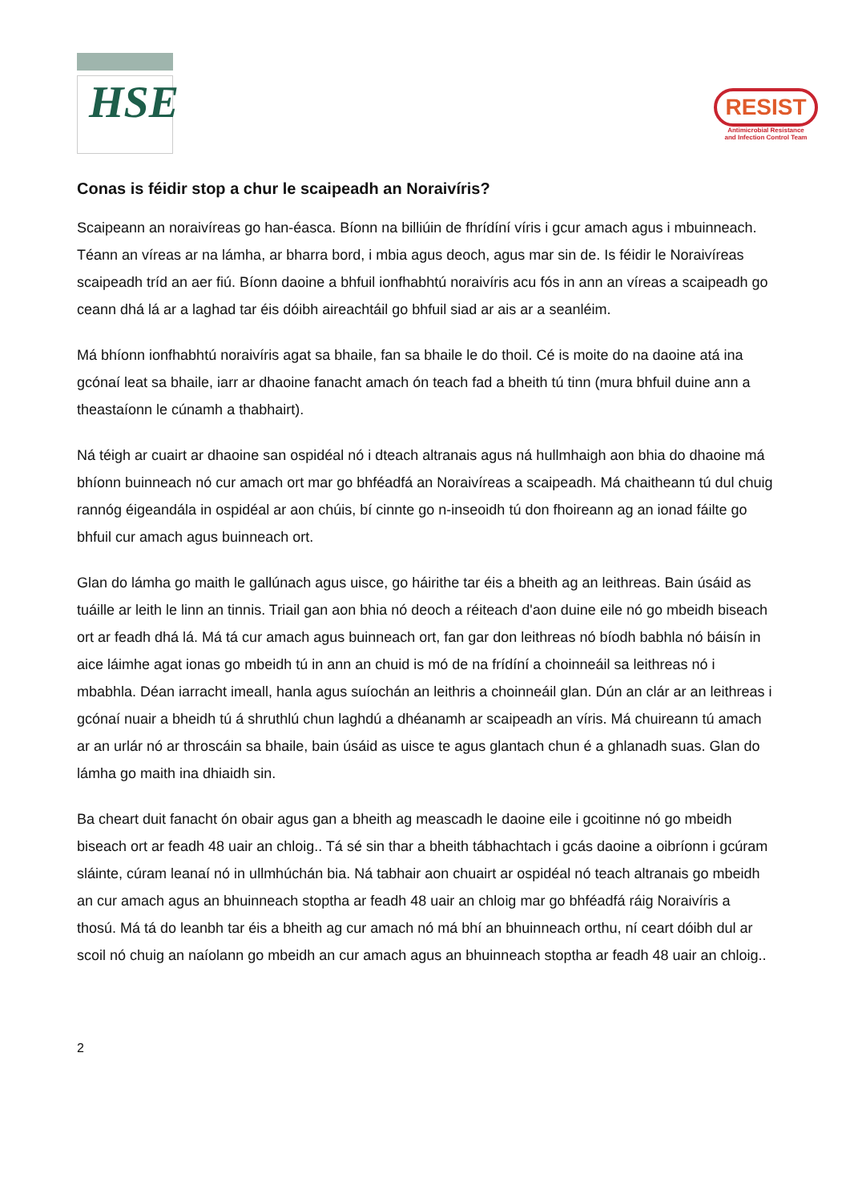HSE
RESIST
Antimicrobial Resistance
and Infection Control Team
Conas is féidir stop a chur le scaipeadh an Noraivíris?
Scaipeann an noraivíreas go han-éasca. Bíonn na billiúin de fhrídíní víris i gcur amach agus i mbuinneach. Téann an víreas ar na lámha, ar bharra bord, i mbia agus deoch, agus mar sin de. Is féidir le Noraivíreas scaipeadh tríd an aer fiú. Bíonn daoine a bhfuil ionfhabhtú noraivíris acu fós in ann an víreas a scaipeadh go ceann dhá lá ar a laghad tar éis dóibh aireachtáil go bhfuil siad ar ais ar a seanléim.
Má bhíonn ionfhabhtú noraivíris agat sa bhaile, fan sa bhaile le do thoil. Cé is moite do na daoine atá ina gcónaí leat sa bhaile, iarr ar dhaoine fanacht amach ón teach fad a bheith tú tinn (mura bhfuil duine ann a theastaíonn le cúnamh a thabhairt).
Ná téigh ar cuairt ar dhaoine san ospidéal nó i dteach altranais agus ná hullmhaigh aon bhia do dhaoine má bhíonn buinneach nó cur amach ort mar go bhféadfá an Noraivíreas a scaipeadh. Má chaitheann tú dul chuig rannóg éigeandála in ospidéal ar aon chúis, bí cinnte go n-inseoidh tú don fhoireann ag an ionad fáilte go bhfuil cur amach agus buinneach ort.
Glan do lámha go maith le gallúnach agus uisce, go háirithe tar éis a bheith ag an leithreas. Bain úsáid as tuáille ar leith le linn an tinnis. Triail gan aon bhia nó deoch a réiteach d'aon duine eile nó go mbeidh biseach ort ar feadh dhá lá. Má tá cur amach agus buinneach ort, fan gar don leithreas nó bíodh babhla nó báisín in aice láimhe agat ionas go mbeidh tú in ann an chuid is mó de na frídíní a choinneáil sa leithreas nó i mbabhla. Déan iarracht imeall, hanla agus suíochán an leithris a choinneáil glan. Dún an clár ar an leithreas i gcónaí nuair a bheidh tú á shruthlú chun laghdú a dhéanamh ar scaipeadh an víris. Má chuireann tú amach ar an urlár nó ar throscáin sa bhaile, bain úsáid as uisce te agus glantach chun é a ghlanadh suas. Glan do lámha go maith ina dhiaidh sin.
Ba cheart duit fanacht ón obair agus gan a bheith ag meascadh le daoine eile i gcoitinne nó go mbeidh biseach ort ar feadh 48 uair an chloig.. Tá sé sin thar a bheith tábhachtach i gcás daoine a oibríonn i gcúram sláinte, cúram leanaí nó in ullmhúchán bia. Ná tabhair aon chuairt ar ospidéal nó teach altranais go mbeidh an cur amach agus an bhuinneach stoptha ar feadh 48 uair an chloig mar go bhféadfá ráig Noraivíris a thosú. Má tá do leanbh tar éis a bheith ag cur amach nó má bhí an bhuinneach orthu, ní ceart dóibh dul ar scoil nó chuig an naíolann go mbeidh an cur amach agus an bhuinneach stoptha ar feadh 48 uair an chloig..
2